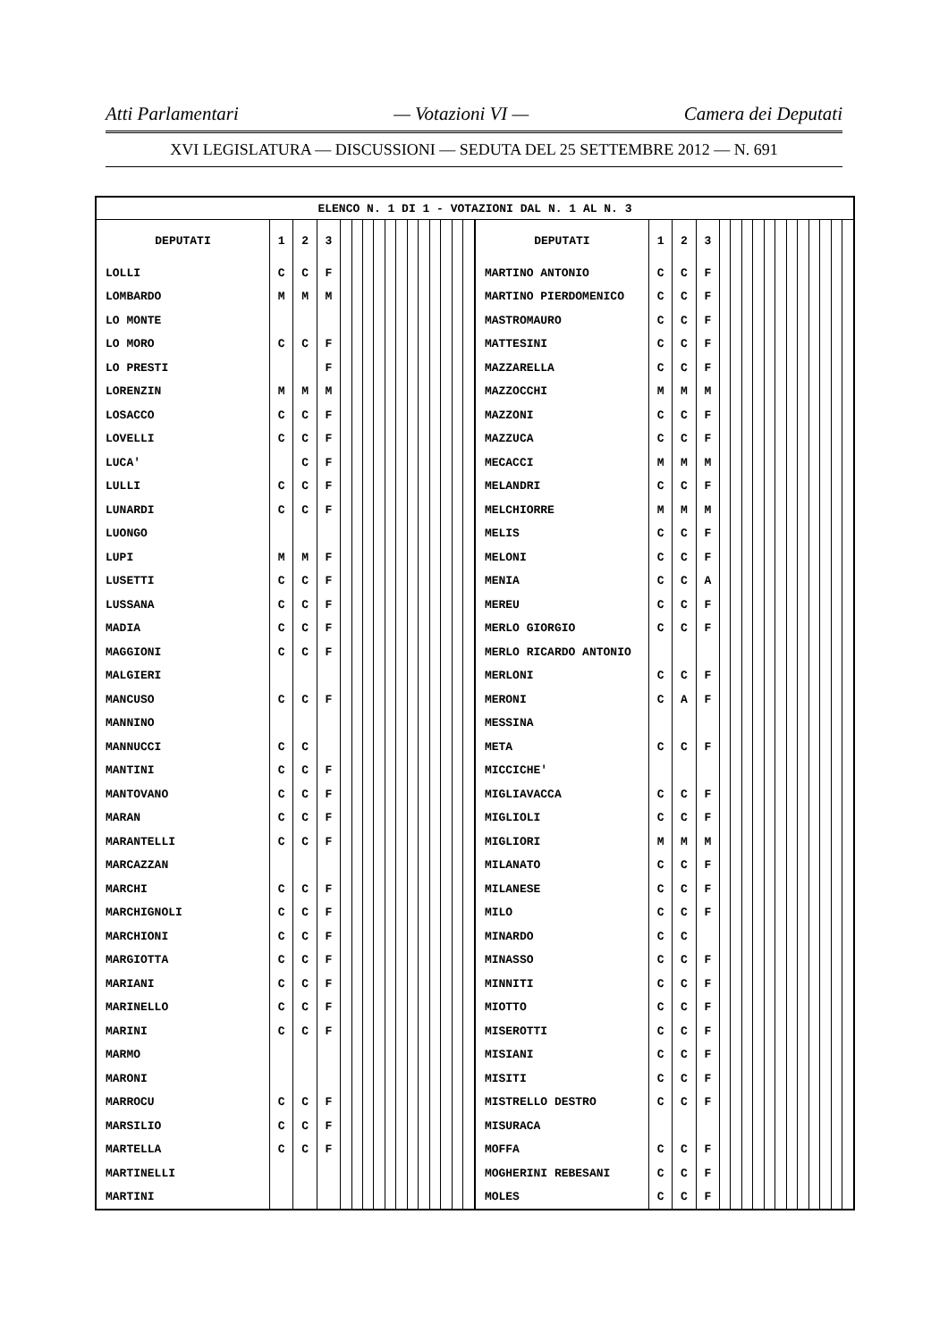Atti Parlamentari — Votazioni VI — Camera dei Deputati
XVI LEGISLATURA — DISCUSSIONI — SEDUTA DEL 25 SETTEMBRE 2012 — N. 691
| ELENCO N. 1 DI 1 - VOTAZIONI DAL N. 1 AL N. 3 | | | | | | | | | | | | | | | | | | | | | | | | | | | | | | | |
| --- | --- | --- | --- | --- | --- | --- | --- | --- | --- | --- | --- | --- | --- | --- | --- | --- | --- | --- | --- | --- | --- | --- | --- | --- | --- | --- | --- | --- | --- | --- | --- |
| DEPUTATI | 1 | 2 | 3 | | | | | | | | | | | | | DEPUTATI | 1 | 2 | 3 | | | | | | | | | | | | |
| LOLLI | C | C | F | | | | | | | | | | | | | MARTINO ANTONIO | C | C | F | | | | | | | | | | | | |
| LOMBARDO | M | M | M | | | | | | | | | | | | | MARTINO PIERDOMENICO | C | C | F | | | | | | | | | | | | |
| LO MONTE | | | | | | | | | | | | | | | | MASTROMAURO | C | C | F | | | | | | | | | | | | |
| LO MORO | C | C | F | | | | | | | | | | | | | MATTESINI | C | C | F | | | | | | | | | | | | |
| LO PRESTI | | | F | | | | | | | | | | | | | MAZZARELLA | C | C | F | | | | | | | | | | | | |
| LORENZIN | M | M | M | | | | | | | | | | | | | MAZZOCCHI | M | M | M | | | | | | | | | | | | |
| LOSACCO | C | C | F | | | | | | | | | | | | | MAZZONI | C | C | F | | | | | | | | | | | | |
| LOVELLI | C | C | F | | | | | | | | | | | | | MAZZUCA | C | C | F | | | | | | | | | | | | |
| LUCA' | | C | F | | | | | | | | | | | | | MECACCI | M | M | M | | | | | | | | | | | | |
| LULLI | C | C | F | | | | | | | | | | | | | MELANDRI | C | C | F | | | | | | | | | | | | |
| LUNARDI | C | C | F | | | | | | | | | | | | | MELCHIORRE | M | M | M | | | | | | | | | | | | |
| LUONGO | | | | | | | | | | | | | | | | MELIS | C | C | F | | | | | | | | | | | | |
| LUPI | M | M | F | | | | | | | | | | | | | MELONI | C | C | F | | | | | | | | | | | | |
| LUSETTI | C | C | F | | | | | | | | | | | | | MENIA | C | C | A | | | | | | | | | | | | |
| LUSSANA | C | C | F | | | | | | | | | | | | | MEREU | C | C | F | | | | | | | | | | | | |
| MADIA | C | C | F | | | | | | | | | | | | | MERLO GIORGIO | C | C | F | | | | | | | | | | | | |
| MAGGIONI | C | C | F | | | | | | | | | | | | | MERLO RICARDO ANTONIO | | | | | | | | | | | | | | | |
| MALGIERI | | | | | | | | | | | | | | | | MERLONI | C | C | F | | | | | | | | | | | | |
| MANCUSO | C | C | F | | | | | | | | | | | | | MERONI | C | A | F | | | | | | | | | | | | |
| MANNINO | | | | | | | | | | | | | | | | MESSINA | | | | | | | | | | | | | | | |
| MANNUCCI | C | C | | | | | | | | | | | | | | META | C | C | F | | | | | | | | | | | | |
| MANTINI | C | C | F | | | | | | | | | | | | | MICCICHE' | | | | | | | | | | | | | | | |
| MANTOVANO | C | C | F | | | | | | | | | | | | | MIGLIAVACCA | C | C | F | | | | | | | | | | | | |
| MARAN | C | C | F | | | | | | | | | | | | | MIGLIOLI | C | C | F | | | | | | | | | | | | |
| MARANTELLI | C | C | F | | | | | | | | | | | | | MIGLIORI | M | M | M | | | | | | | | | | | | |
| MARCAZZAN | | | | | | | | | | | | | | | | MILANATO | C | C | F | | | | | | | | | | | | |
| MARCHI | C | C | F | | | | | | | | | | | | | MILANESE | C | C | F | | | | | | | | | | | | |
| MARCHIGNOLI | C | C | F | | | | | | | | | | | | | MILO | C | C | F | | | | | | | | | | | | |
| MARCHIONI | C | C | F | | | | | | | | | | | | | MINARDO | C | C | | | | | | | | | | | | | |
| MARGIOTTA | C | C | F | | | | | | | | | | | | | MINASSO | C | C | F | | | | | | | | | | | | |
| MARIANI | C | C | F | | | | | | | | | | | | | MINNITI | C | C | F | | | | | | | | | | | | |
| MARINELLO | C | C | F | | | | | | | | | | | | | MIOTTO | C | C | F | | | | | | | | | | | | |
| MARINI | C | C | F | | | | | | | | | | | | | MISEROTTI | C | C | F | | | | | | | | | | | | |
| MARMO | | | | | | | | | | | | | | | | MISIANI | C | C | F | | | | | | | | | | | | |
| MARONI | | | | | | | | | | | | | | | | MISITI | C | C | F | | | | | | | | | | | | |
| MARROCU | C | C | F | | | | | | | | | | | | | MISTRELLO DESTRO | C | C | F | | | | | | | | | | | | |
| MARSILIO | C | C | F | | | | | | | | | | | | | MISURACA | | | | | | | | | | | | | | | |
| MARTELLA | C | C | F | | | | | | | | | | | | | MOFFA | C | C | F | | | | | | | | | | | | |
| MARTINELLI | | | | | | | | | | | | | | | | MOGHERINI REBESANI | C | C | F | | | | | | | | | | | | |
| MARTINI | | | | | | | | | | | | | | | | MOLES | C | C | F | | | | | | | | | | | | |